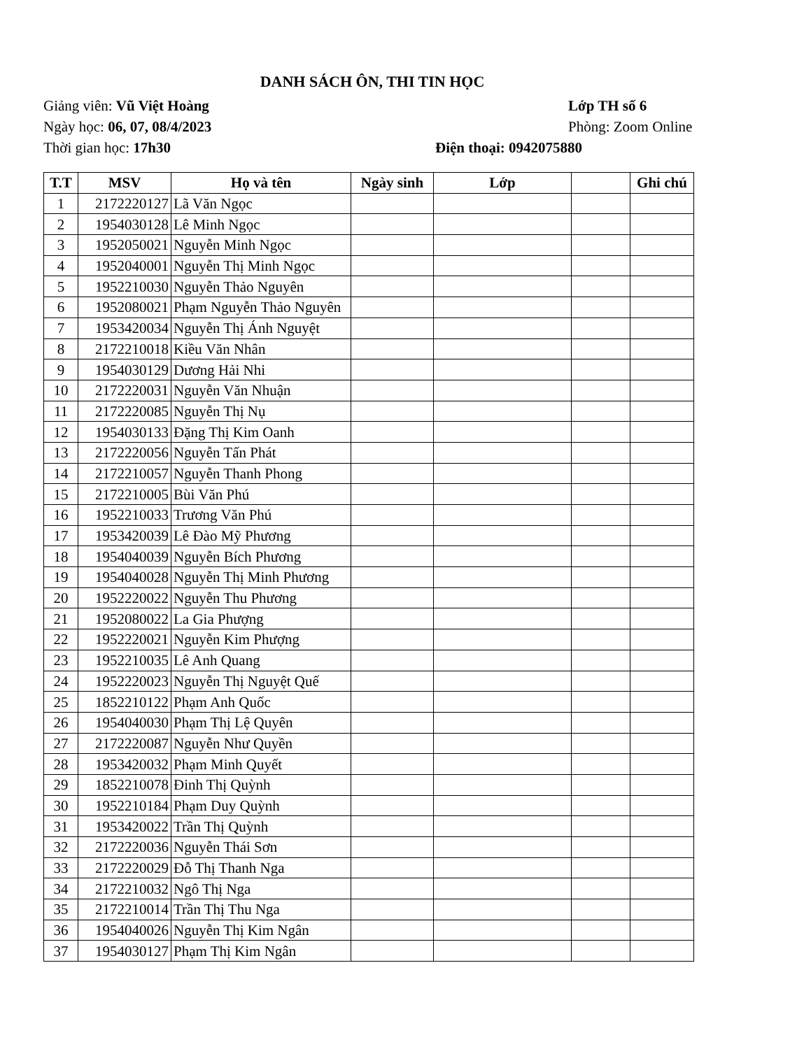DANH SÁCH ÔN, THI TIN HỌC
Giảng viên: Vũ Việt Hoàng Lớp TH số 6
Ngày học: 06, 07, 08/4/2023 Phòng: Zoom Online
Thời gian học: 17h30 Điện thoại: 0942075880
| T.T | MSV | Họ và tên | Ngày sinh | Lớp | | Ghi chú |
| --- | --- | --- | --- | --- | --- | --- |
| 1 | 2172220127 | Lã Văn Ngọc | | | | |
| 2 | 1954030128 | Lê Minh Ngọc | | | | |
| 3 | 1952050021 | Nguyễn Minh Ngọc | | | | |
| 4 | 1952040001 | Nguyễn Thị Minh Ngọc | | | | |
| 5 | 1952210030 | Nguyễn Thảo Nguyên | | | | |
| 6 | 1952080021 | Phạm Nguyễn Thảo Nguyên | | | | |
| 7 | 1953420034 | Nguyễn Thị Ánh Nguyệt | | | | |
| 8 | 2172210018 | Kiều Văn Nhân | | | | |
| 9 | 1954030129 | Dương Hải Nhi | | | | |
| 10 | 2172220031 | Nguyễn Văn Nhuận | | | | |
| 11 | 2172220085 | Nguyễn Thị Nụ | | | | |
| 12 | 1954030133 | Đặng Thị Kim Oanh | | | | |
| 13 | 2172220056 | Nguyễn Tấn Phát | | | | |
| 14 | 2172210057 | Nguyễn Thanh Phong | | | | |
| 15 | 2172210005 | Bùi Văn Phú | | | | |
| 16 | 1952210033 | Trương Văn Phú | | | | |
| 17 | 1953420039 | Lê Đào Mỹ Phương | | | | |
| 18 | 1954040039 | Nguyễn Bích Phương | | | | |
| 19 | 1954040028 | Nguyễn Thị Minh Phương | | | | |
| 20 | 1952220022 | Nguyễn Thu Phương | | | | |
| 21 | 1952080022 | La Gia Phượng | | | | |
| 22 | 1952220021 | Nguyễn Kim Phượng | | | | |
| 23 | 1952210035 | Lê Anh Quang | | | | |
| 24 | 1952220023 | Nguyễn Thị Nguyệt Quế | | | | |
| 25 | 1852210122 | Phạm Anh Quốc | | | | |
| 26 | 1954040030 | Phạm Thị Lệ Quyên | | | | |
| 27 | 2172220087 | Nguyễn Như Quyền | | | | |
| 28 | 1953420032 | Phạm Minh Quyết | | | | |
| 29 | 1852210078 | Đinh Thị Quỳnh | | | | |
| 30 | 1952210184 | Phạm Duy Quỳnh | | | | |
| 31 | 1953420022 | Trần Thị Quỳnh | | | | |
| 32 | 2172220036 | Nguyễn Thái Sơn | | | | |
| 33 | 2172220029 | Đỗ Thị Thanh Nga | | | | |
| 34 | 2172210032 | Ngô Thị Nga | | | | |
| 35 | 2172210014 | Trần Thị Thu Nga | | | | |
| 36 | 1954040026 | Nguyễn Thị Kim Ngân | | | | |
| 37 | 1954030127 | Phạm Thị Kim Ngân | | | | |